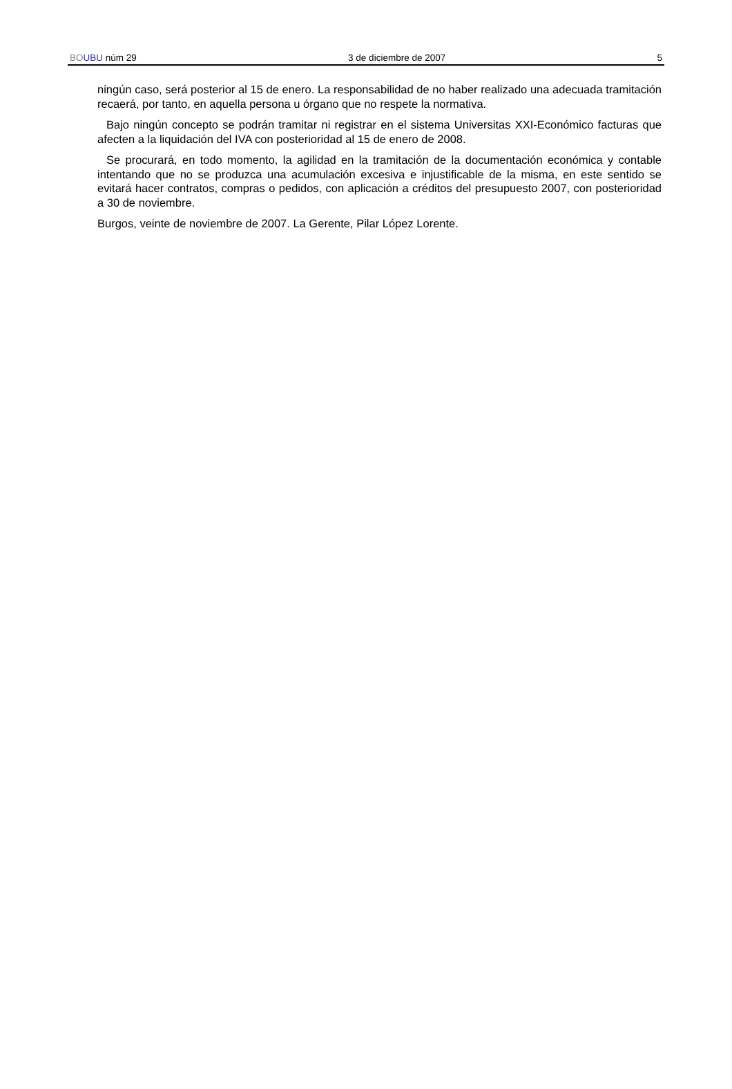BO UBU núm 29 3 de diciembre de 2007 5
ningún caso, será posterior al 15 de enero. La responsabilidad de no haber realizado una adecuada tramitación recaerá, por tanto, en aquella persona u órgano que no respete la normativa.
Bajo ningún concepto se podrán tramitar ni registrar en el sistema Universitas XXI-Económico facturas que afecten a la liquidación del IVA con posterioridad al 15 de enero de 2008.
Se procurará, en todo momento, la agilidad en la tramitación de la documentación económica y contable intentando que no se produzca una acumulación excesiva e injustificable de la misma, en este sentido se evitará hacer contratos, compras o pedidos, con aplicación a créditos del presupuesto 2007, con posterioridad a 30 de noviembre.
Burgos, veinte de noviembre de 2007. La Gerente, Pilar López Lorente.